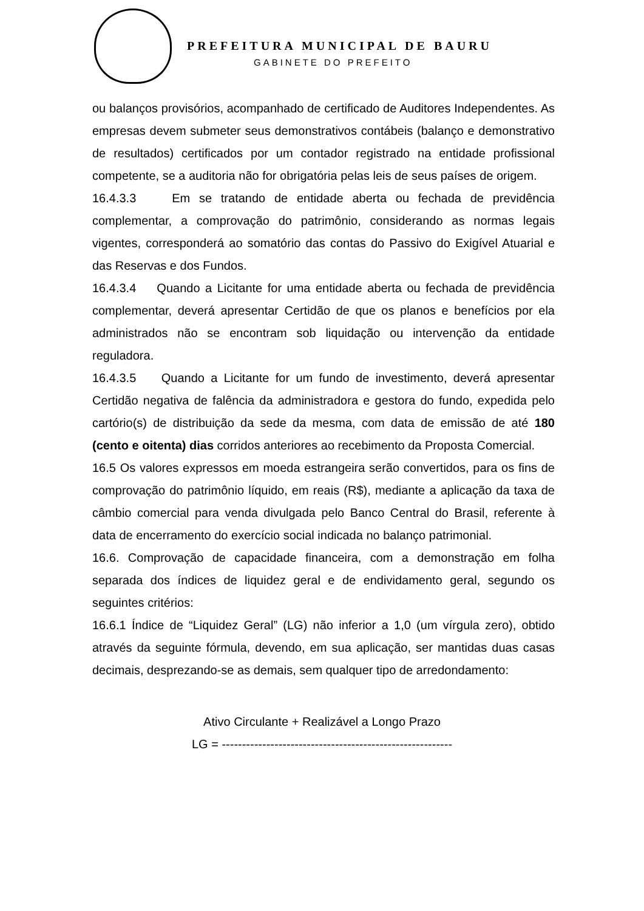PREFEITURA MUNICIPAL DE BAURU
GABINETE DO PREFEITO
ou balanços provisórios, acompanhado de certificado de Auditores Independentes. As empresas devem submeter seus demonstrativos contábeis (balanço e demonstrativo de resultados) certificados por um contador registrado na entidade profissional competente, se a auditoria não for obrigatória pelas leis de seus países de origem.
16.4.3.3 Em se tratando de entidade aberta ou fechada de previdência complementar, a comprovação do patrimônio, considerando as normas legais vigentes, corresponderá ao somatório das contas do Passivo do Exigível Atuarial e das Reservas e dos Fundos.
16.4.3.4 Quando a Licitante for uma entidade aberta ou fechada de previdência complementar, deverá apresentar Certidão de que os planos e benefícios por ela administrados não se encontram sob liquidação ou intervenção da entidade reguladora.
16.4.3.5 Quando a Licitante for um fundo de investimento, deverá apresentar Certidão negativa de falência da administradora e gestora do fundo, expedida pelo cartório(s) de distribuição da sede da mesma, com data de emissão de até 180 (cento e oitenta) dias corridos anteriores ao recebimento da Proposta Comercial.
16.5 Os valores expressos em moeda estrangeira serão convertidos, para os fins de comprovação do patrimônio líquido, em reais (R$), mediante a aplicação da taxa de câmbio comercial para venda divulgada pelo Banco Central do Brasil, referente à data de encerramento do exercício social indicada no balanço patrimonial.
16.6. Comprovação de capacidade financeira, com a demonstração em folha separada dos índices de liquidez geral e de endividamento geral, segundo os seguintes critérios:
16.6.1 Índice de “Liquidez Geral” (LG) não inferior a 1,0 (um vírgula zero), obtido através da seguinte fórmula, devendo, em sua aplicação, ser mantidas duas casas decimais, desprezando-se as demais, sem qualquer tipo de arredondamento:
Ativo Circulante + Realizável a Longo Prazo
LG = ---------------------------------------------------------